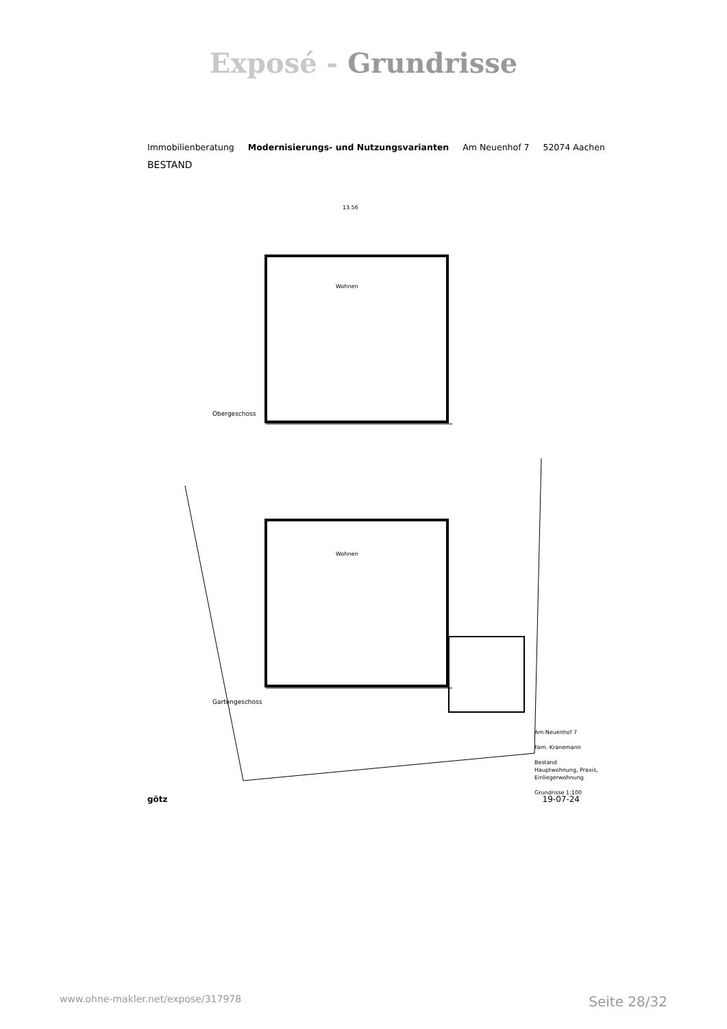Exposé - Grundrisse
Immobilienberatung Modernisierungs- und Nutzungsvarianten Am Neuenhof 7 52074 Aachen
BESTAND
Wohnen
Obergeschoss
Wohnen
Gartengeschoss
13.56
Am Neuenhof 7
Fam. Kranemann
Bestand
Hauptwohnung, Praxis,
Einliegerwohnung
Grundrisse 1:100
götz 19-07-24
www.ohne-makler.net/expose/317978 Seite 28/32